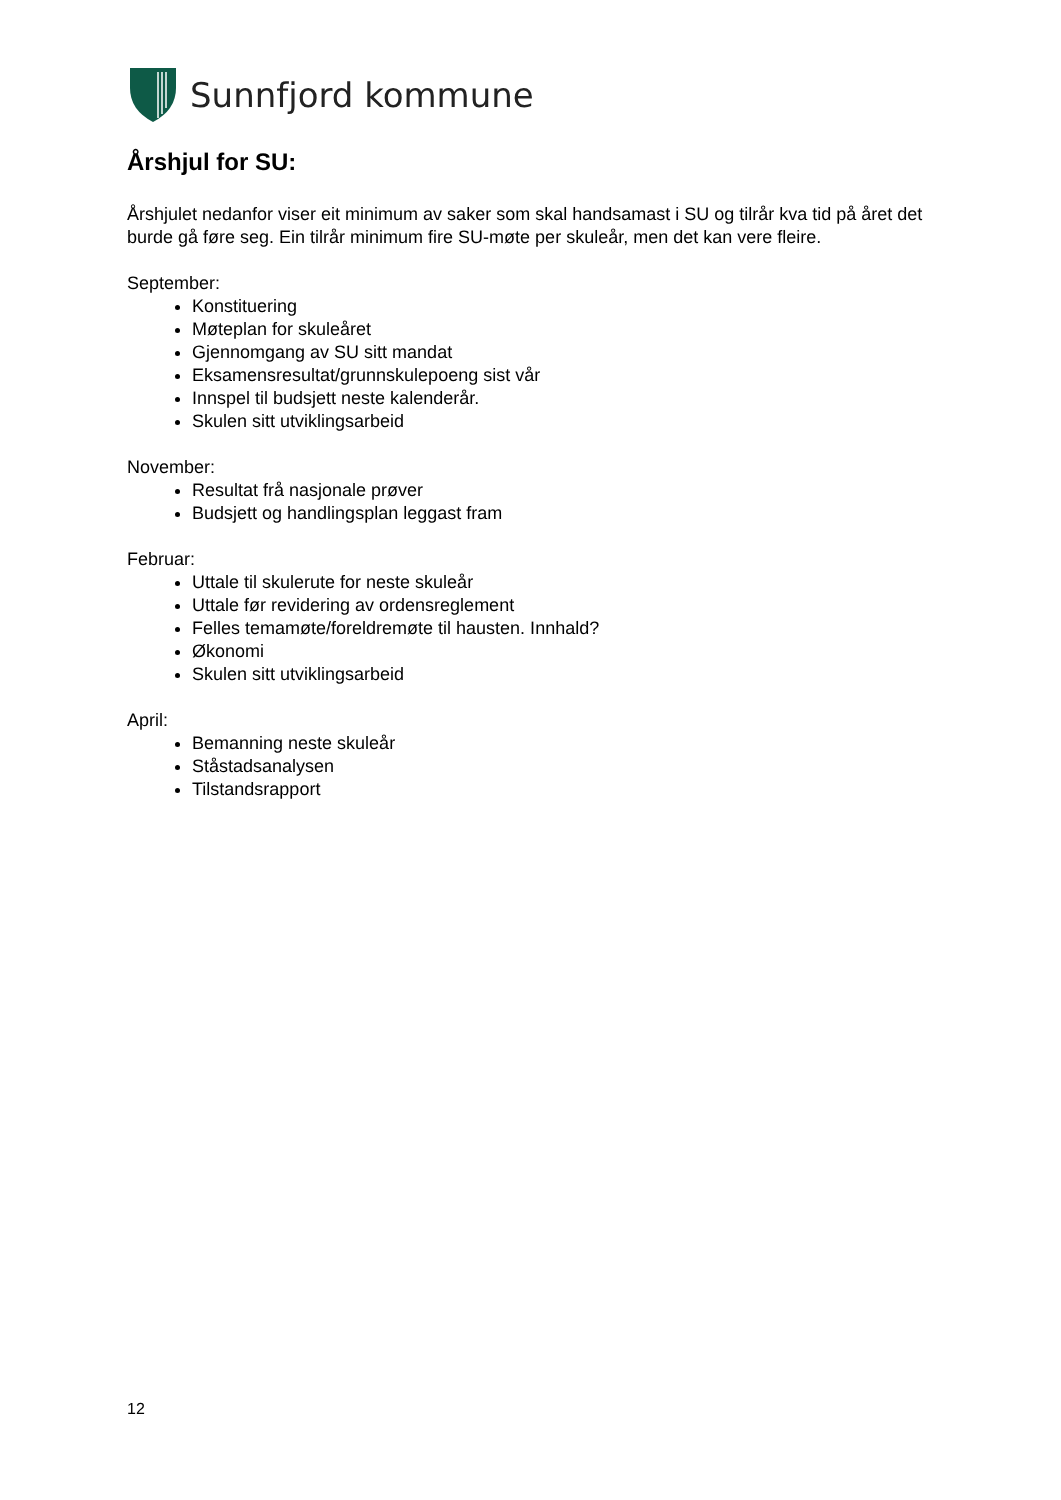Sunnfjord kommune
Årshjul for SU:
Årshjulet nedanfor viser eit minimum av saker som skal handsamast i SU og tilrår kva tid på året det burde gå føre seg. Ein tilrår minimum fire SU-møte per skuleår, men det kan vere fleire.
September:
Konstituering
Møteplan for skuleåret
Gjennomgang av SU sitt mandat
Eksamensresultat/grunnskulepoeng sist vår
Innspel til budsjett neste kalenderår.
Skulen sitt utviklingsarbeid
November:
Resultat frå nasjonale prøver
Budsjett og handlingsplan leggast fram
Februar:
Uttale til skulerute for neste skuleår
Uttale før revidering av ordensreglement
Felles temamøte/foreldremøte til hausten. Innhald?
Økonomi
Skulen sitt utviklingsarbeid
April:
Bemanning neste skuleår
Ståstadsanalysen
Tilstandsrapport
12